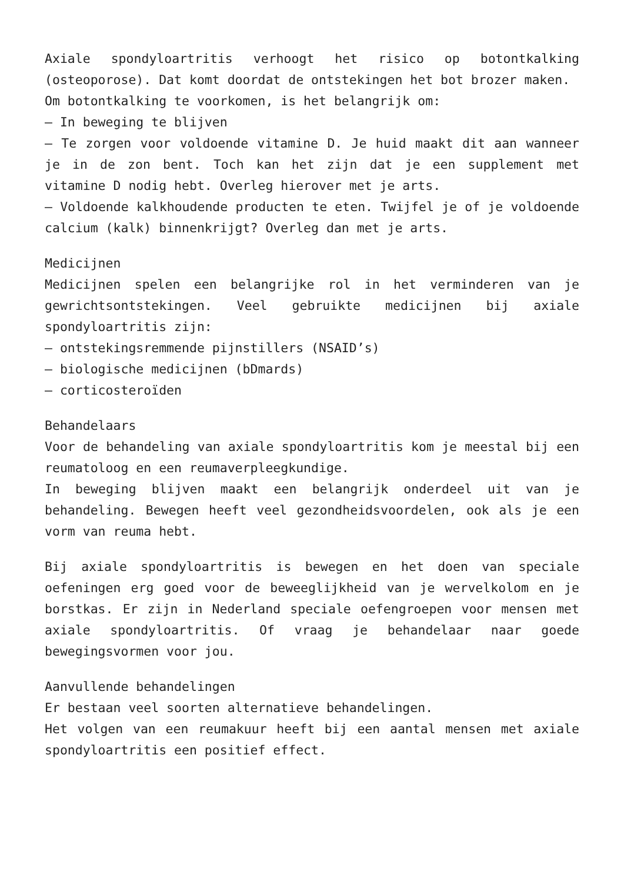Axiale spondyloartritis verhoogt het risico op botontkalking (osteoporose). Dat komt doordat de ontstekingen het bot brozer maken.
Om botontkalking te voorkomen, is het belangrijk om:
– In beweging te blijven
– Te zorgen voor voldoende vitamine D. Je huid maakt dit aan wanneer je in de zon bent. Toch kan het zijn dat je een supplement met vitamine D nodig hebt. Overleg hierover met je arts.
– Voldoende kalkhoudende producten te eten. Twijfel je of je voldoende calcium (kalk) binnenkrijgt? Overleg dan met je arts.
Medicijnen
Medicijnen spelen een belangrijke rol in het verminderen van je gewrichtsontstekingen. Veel gebruikte medicijnen bij axiale spondyloartritis zijn:
– ontstekingsremmende pijnstillers (NSAID’s)
– biologische medicijnen (bDmards)
– corticosteroïden
Behandelaars
Voor de behandeling van axiale spondyloartritis kom je meestal bij een reumatoloog en een reumaverpleegkundige.
In beweging blijven maakt een belangrijk onderdeel uit van je behandeling. Bewegen heeft veel gezondheidsvoordelen, ook als je een vorm van reuma hebt.
Bij axiale spondyloartritis is bewegen en het doen van speciale oefeningen erg goed voor de beweeglijkheid van je wervelkolom en je borstkas. Er zijn in Nederland speciale oefengroepen voor mensen met axiale spondyloartritis. Of vraag je behandelaar naar goede bewegingsvormen voor jou.
Aanvullende behandelingen
Er bestaan veel soorten alternatieve behandelingen.
Het volgen van een reumakuur heeft bij een aantal mensen met axiale spondyloartritis een positief effect.